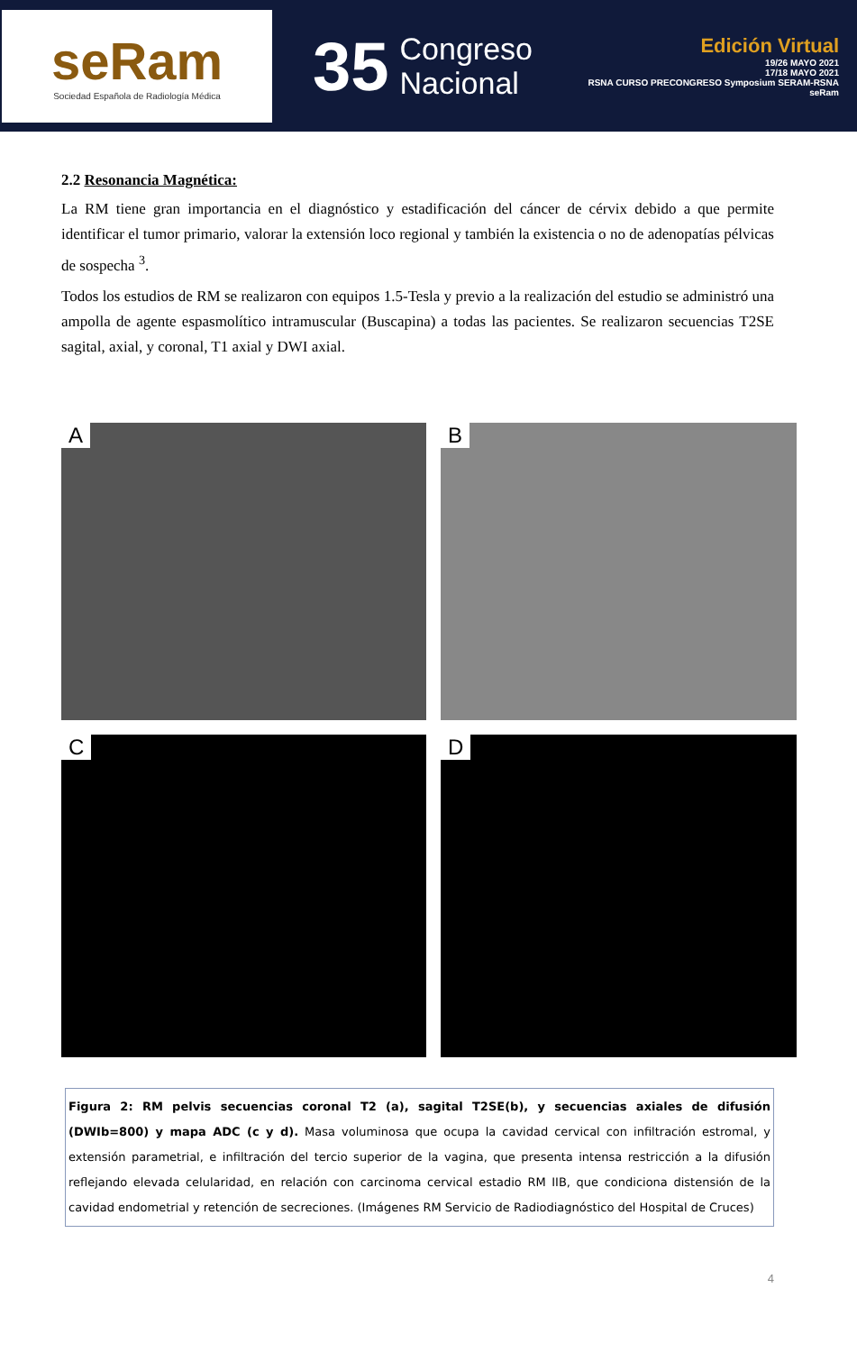seRam
Sociedad Española de Radiología Médica
35
Congreso
Nacional
Edición Virtual
19/26 MAYO 2021
17/18 MAYO 2021
RSNA CURSO PRECONGRESO Symposium SERAM-RSNA
seRam
2.2 Resonancia Magnética:
La RM tiene gran importancia en el diagnóstico y estadificación del cáncer de cérvix debido a que permite identificar el tumor primario, valorar la extensión loco regional y también la existencia o no de adenopatías pélvicas de sospecha <sup>3</sup>.
Todos los estudios de RM se realizaron con equipos 1.5-Tesla y previo a la realización del estudio se administró una ampolla de agente espasmolítico intramuscular (Buscapina) a todas las pacientes. Se realizaron secuencias T2SE sagital, axial, y coronal, T1 axial y DWI axial.
A
B
C
D
Figura 2: RM pelvis secuencias coronal T2 (a), sagital T2SE(b), y secuencias axiales de difusión (DWIb=800) y mapa ADC (c y d). Masa voluminosa que ocupa la cavidad cervical con infiltración estromal, y extensión parametrial, e infiltración del tercio superior de la vagina, que presenta intensa restricción a la difusión reflejando elevada celularidad, en relación con carcinoma cervical estadio RM IIB, que condiciona distensión de la cavidad endometrial y retención de secreciones. (Imágenes RM Servicio de Radiodiagnóstico del Hospital de Cruces)
4